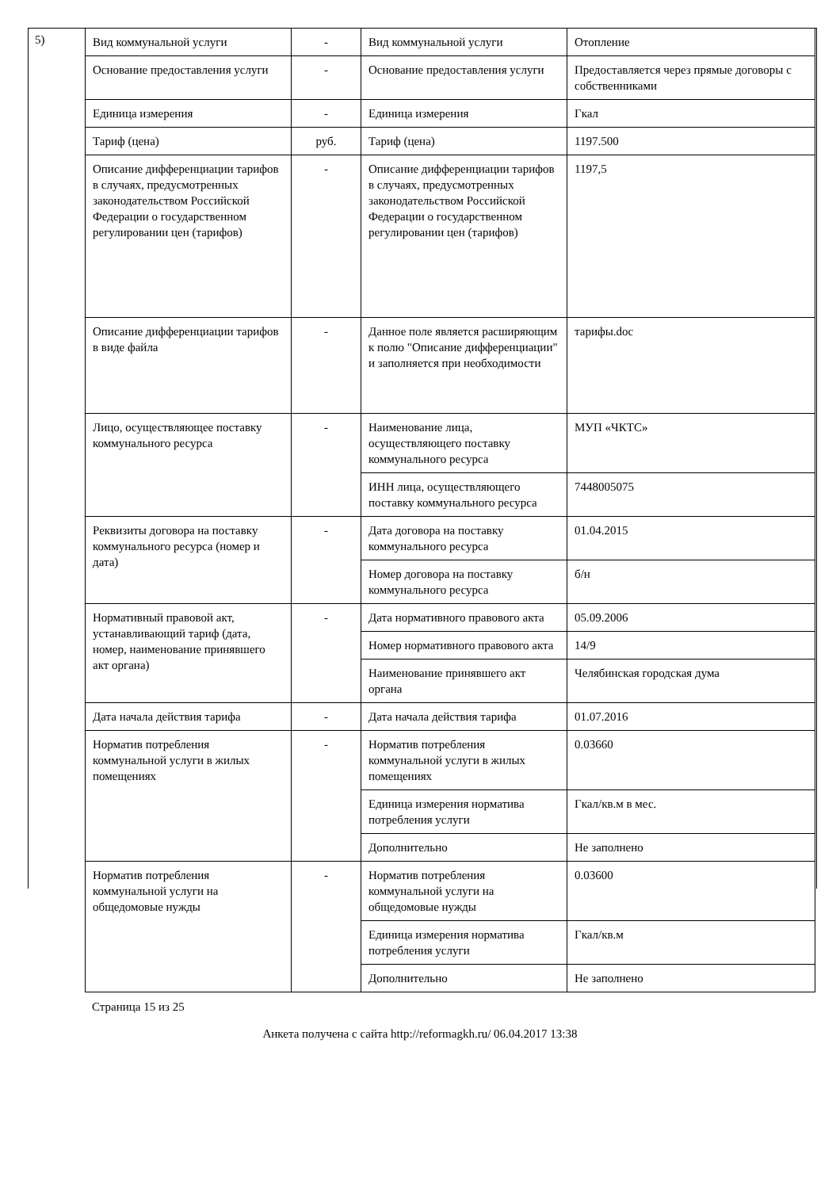5)
| Вид коммунальной услуги | - | Вид коммунальной услуги | Отопление |
| Основание предоставления услуги | - | Основание предоставления услуги | Предоставляется через прямые договоры с собственниками |
| Единица измерения | - | Единица измерения | Гкал |
| Тариф (цена) | руб. | Тариф (цена) | 1197.500 |
| Описание дифференциации тарифов в случаях, предусмотренных законодательством Российской Федерации о государственном регулировании цен (тарифов) | - | Описание дифференциации тарифов в случаях, предусмотренных законодательством Российской Федерации о государственном регулировании цен (тарифов) | 1197,5 |
| Описание дифференциации тарифов в виде файла | - | Данное поле является расширяющим к полю "Описание дифференциации" и заполняется при необходимости | тарифы.doc |
| Лицо, осуществляющее поставку коммунального ресурса | - | Наименование лица, осуществляющего поставку коммунального ресурса | МУП «ЧКТС» |
| | | ИНН лица, осуществляющего поставку коммунального ресурса | 7448005075 |
| Реквизиты договора на поставку коммунального ресурса (номер и дата) | - | Дата договора на поставку коммунального ресурса | 01.04.2015 |
| | | Номер договора на поставку коммунального ресурса | б/н |
| Нормативный правовой акт, устанавливающий тариф (дата, номер, наименование принявшего акт органа) | - | Дата нормативного правового акта | 05.09.2006 |
| | | Номер нормативного правового акта | 14/9 |
| | | Наименование принявшего акт органа | Челябинская городская дума |
| Дата начала действия тарифа | - | Дата начала действия тарифа | 01.07.2016 |
| Норматив потребления коммунальной услуги в жилых помещениях | - | Норматив потребления коммунальной услуги в жилых помещениях | 0.03660 |
| | | Единица измерения норматива потребления услуги | Гкал/кв.м в мес. |
| | | Дополнительно | Не заполнено |
| Норматив потребления коммунальной услуги на общедомовые нужды | - | Норматив потребления коммунальной услуги на общедомовые нужды | 0.03600 |
| | | Единица измерения норматива потребления услуги | Гкал/кв.м |
| | | Дополнительно | Не заполнено |
Страница 15 из 25
Анкета получена с сайта http://reformagkh.ru/ 06.04.2017 13:38